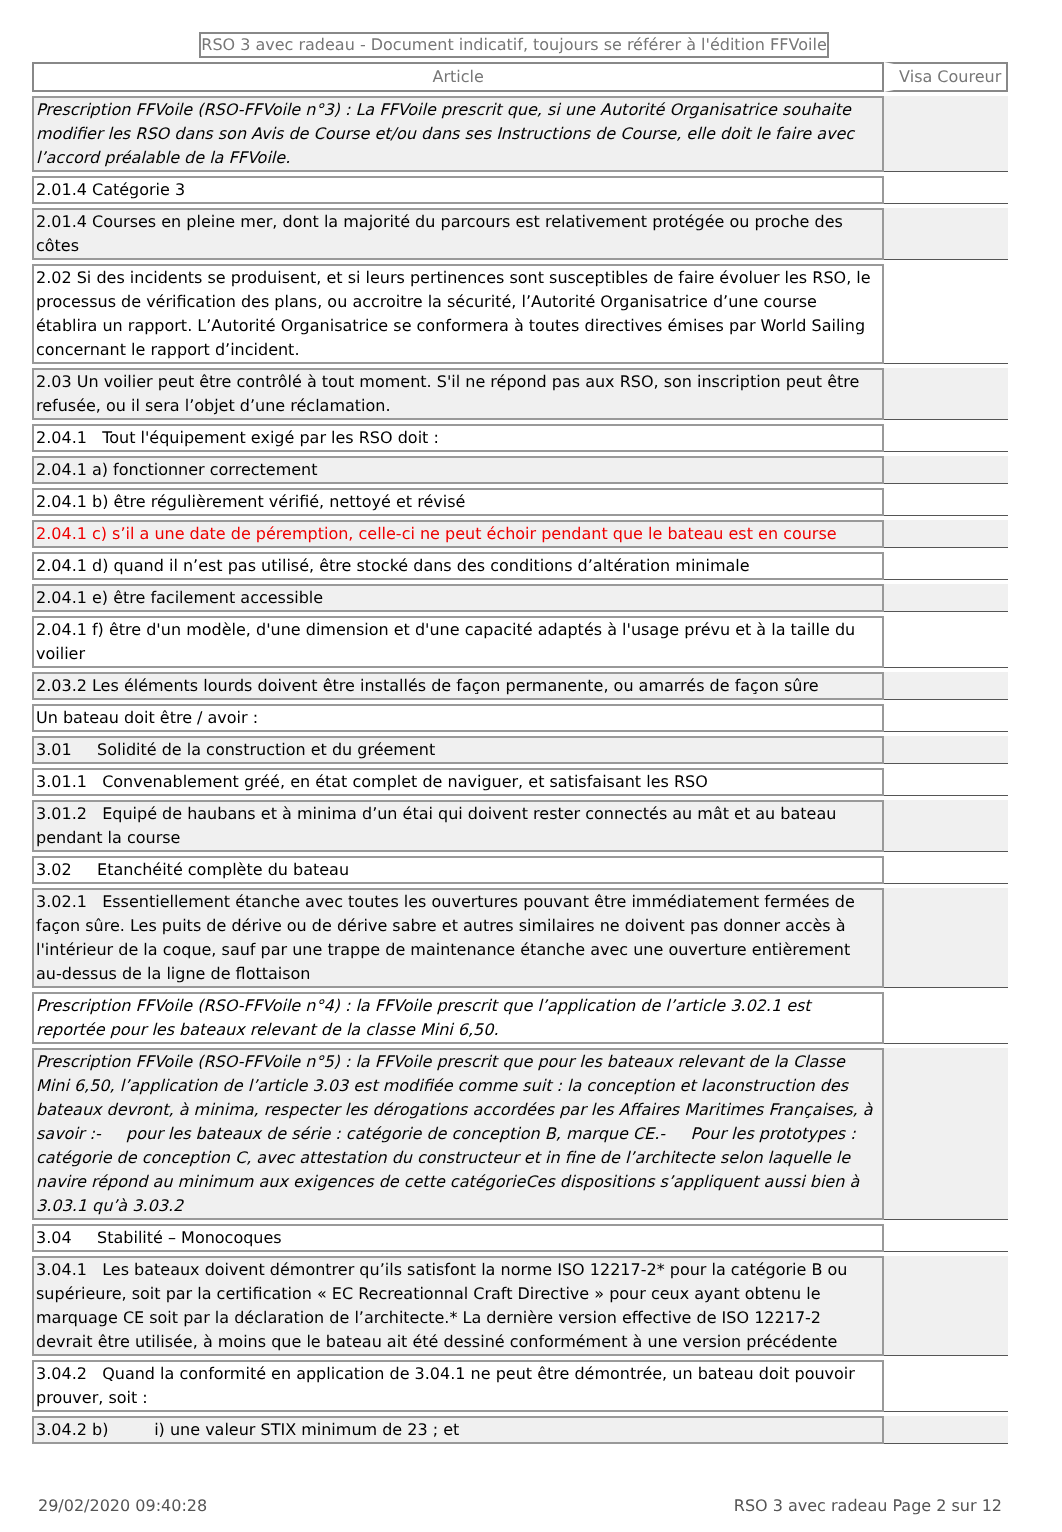RSO 3 avec radeau - Document indicatif, toujours se référer à l'édition FFVoile
| Article | Visa Coureur |
| --- | --- |
| Prescription FFVoile (RSO-FFVoile n°3) : La FFVoile prescrit que, si une Autorité Organisatrice souhaite modifier les RSO dans son Avis de Course et/ou dans ses Instructions de Course, elle doit le faire avec l’accord préalable de la FFVoile. | |
| 2.01.4 Catégorie 3 | |
| 2.01.4 Courses en pleine mer, dont la majorité du parcours est relativement protégée ou proche des côtes | |
| 2.02 Si des incidents se produisent, et si leurs pertinences sont susceptibles de faire évoluer les RSO, le processus de vérification des plans, ou accroitre la sécurité, l’Autorité Organisatrice d’une course établira un rapport. L’Autorité Organisatrice se conformera à toutes directives émises par World Sailing concernant le rapport d’incident. | |
| 2.03 Un voilier peut être contrôlé à tout moment. S'il ne répond pas aux RSO, son inscription peut être refusée, ou il sera l’objet d’une réclamation. | |
| 2.04.1 Tout l'équipement exigé par les RSO doit : | |
| 2.04.1 a) fonctionner correctement | |
| 2.04.1 b) être régulièrement vérifié, nettoyé et révisé | |
| 2.04.1 c) s’il a une date de péremption, celle-ci ne peut échoir pendant que le bateau est en course | |
| 2.04.1 d) quand il n’est pas utilisé, être stocké dans des conditions d’altération minimale | |
| 2.04.1 e) être facilement accessible | |
| 2.04.1 f) être d'un modèle, d'une dimension et d'une capacité adaptés à l'usage prévu et à la taille du voilier | |
| 2.03.2 Les éléments lourds doivent être installés de façon permanente, ou amarrés de façon sûre | |
| Un bateau doit être / avoir : | |
| 3.01 Solidité de la construction et du gréement | |
| 3.01.1 Convenablement gréé, en état complet de naviguer, et satisfaisant les RSO | |
| 3.01.2 Equipé de haubans et à minima d’un étai qui doivent rester connectés au mât et au bateau pendant la course | |
| 3.02 Etanchéité complète du bateau | |
| 3.02.1 Essentiellement étanche avec toutes les ouvertures pouvant être immédiatement fermées de façon sûre. Les puits de dérive ou de dérive sabre et autres similaires ne doivent pas donner accès à l'intérieur de la coque, sauf par une trappe de maintenance étanche avec une ouverture entièrement au-dessus de la ligne de flottaison | |
| Prescription FFVoile (RSO-FFVoile n°4) : la FFVoile prescrit que l’application de l’article 3.02.1 est reportée pour les bateaux relevant de la classe Mini 6,50. | |
| Prescription FFVoile (RSO-FFVoile n°5) : la FFVoile prescrit que pour les bateaux relevant de la Classe Mini 6,50, l’application de l’article 3.03 est modifiée comme suit : la conception et laconstruction des bateaux devront, à minima, respecter les dérogations accordées par les Affaires Maritimes Françaises, à savoir :- pour les bateaux de série : catégorie de conception B, marque CE.- Pour les prototypes : catégorie de conception C, avec attestation du constructeur et in fine de l’architecte selon laquelle le navire répond au minimum aux exigences de cette catégorieCes dispositions s’appliquent aussi bien à 3.03.1 qu’à 3.03.2 | |
| 3.04 Stabilité – Monocoques | |
| 3.04.1 Les bateaux doivent démontrer qu’ils satisfont la norme ISO 12217-2* pour la catégorie B ou supérieure, soit par la certification « EC Recreationnal Craft Directive » pour ceux ayant obtenu le marquage CE soit par la déclaration de l’architecte.* La dernière version effective de ISO 12217-2 devrait être utilisée, à moins que le bateau ait été dessiné conformément à une version précédente | |
| 3.04.2 Quand la conformité en application de 3.04.1 ne peut être démontrée, un bateau doit pouvoir prouver, soit : | |
| 3.04.2 b) i) une valeur STIX minimum de 23 ; et | |
29/02/2020 09:40:28 RSO 3 avec radeau Page 2 sur 12